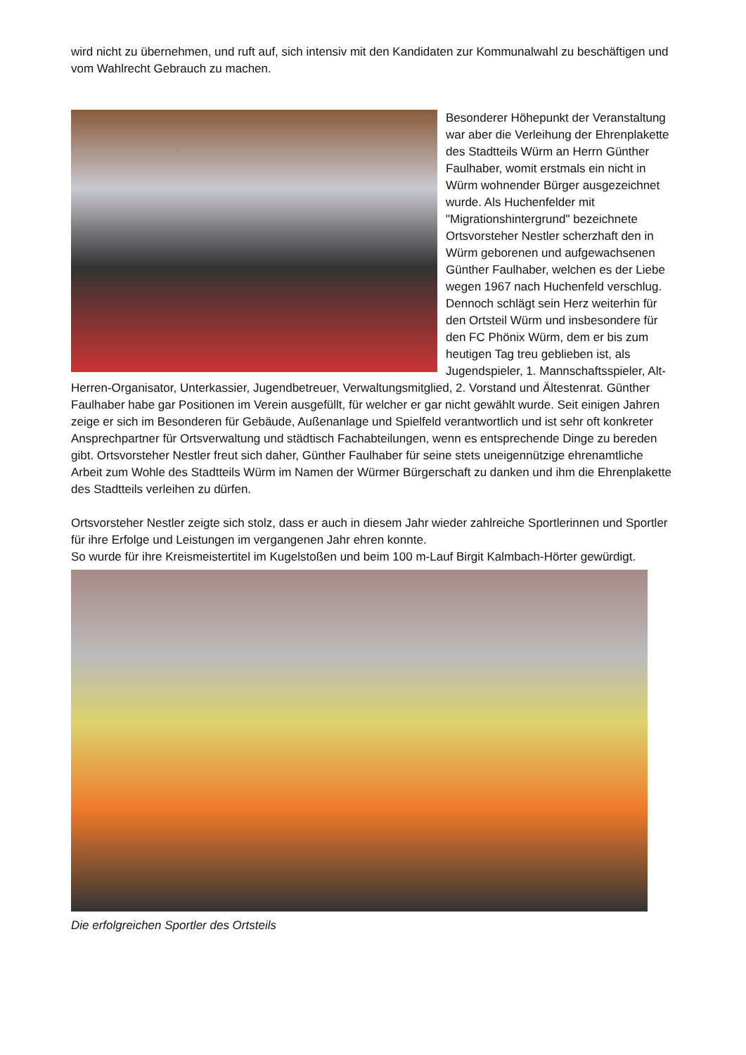wird nicht zu übernehmen, und ruft auf, sich intensiv mit den Kandidaten zur Kommunalwahl zu beschäftigen und vom Wahlrecht Gebrauch zu machen.
Besonderer Höhepunkt der Veranstaltung war aber die Verleihung der Ehrenplakette des Stadtteils Würm an Herrn Günther Faulhaber, womit erstmals ein nicht in Würm wohnender Bürger ausgezeichnet wurde. Als Huchenfelder mit "Migrationshintergrund" bezeichnete Ortsvorsteher Nestler scherzhaft den in Würm geborenen und aufgewachsenen Günther Faulhaber, welchen es der Liebe wegen 1967 nach Huchenfeld verschlug. Dennoch schlägt sein Herz weiterhin für den Ortsteil Würm und insbesondere für den FC Phönix Würm, dem er bis zum heutigen Tag treu geblieben ist, als Jugendspieler, 1. Mannschaftsspieler, Alt-Herren-Organisator, Unterkassier, Jugendbetreuer, Verwaltungsmitglied, 2. Vorstand und Ältestenrat. Günther Faulhaber habe gar Positionen im Verein ausgefüllt, für welcher er gar nicht gewählt wurde. Seit einigen Jahren zeige er sich im Besonderen für Gebäude, Außenanlage und Spielfeld verantwortlich und ist sehr oft konkreter Ansprechpartner für Ortsverwaltung und städtisch Fachabteilungen, wenn es entsprechende Dinge zu bereden gibt. Ortsvorsteher Nestler freut sich daher, Günther Faulhaber für seine stets uneigennützige ehrenamtliche Arbeit zum Wohle des Stadtteils Würm im Namen der Würmer Bürgerschaft zu danken und ihm die Ehrenplakette des Stadtteils verleihen zu dürfen.
Ortsvorsteher Nestler zeigte sich stolz, dass er auch in diesem Jahr wieder zahlreiche Sportlerinnen und Sportler für ihre Erfolge und Leistungen im vergangenen Jahr ehren konnte.
So wurde für ihre Kreismeistertitel im Kugelstoßen und beim 100 m-Lauf Birgit Kalmbach-Hörter gewürdigt.
Die erfolgreichen Sportler des Ortsteils